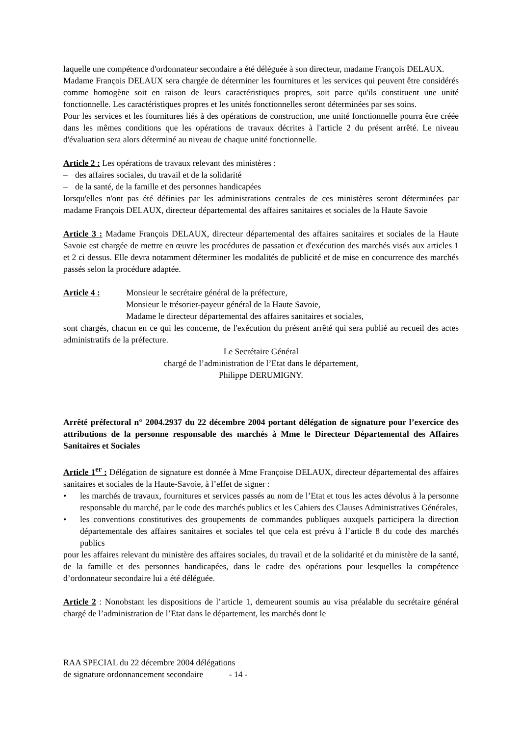laquelle une compétence d'ordonnateur secondaire a été déléguée à son directeur, madame François DELAUX.
Madame François DELAUX sera chargée de déterminer les fournitures et les services qui peuvent être considérés comme homogène soit en raison de leurs caractéristiques propres, soit parce qu'ils constituent une unité fonctionnelle. Les caractéristiques propres et les unités fonctionnelles seront déterminées par ses soins.
Pour les services et les fournitures liés à des opérations de construction, une unité fonctionnelle pourra être créée dans les mêmes conditions que les opérations de travaux décrites à l'article 2 du présent arrêté. Le niveau d'évaluation sera alors déterminé au niveau de chaque unité fonctionnelle.
Article 2 : Les opérations de travaux relevant des ministères :
– des affaires sociales, du travail et de la solidarité
– de la santé, de la famille et des personnes handicapées
lorsqu'elles n'ont pas été définies par les administrations centrales de ces ministères seront déterminées par madame François DELAUX, directeur départemental des affaires sanitaires et sociales de la Haute Savoie
Article 3 : Madame François DELAUX, directeur départemental des affaires sanitaires et sociales de la Haute Savoie est chargée de mettre en œuvre les procédures de passation et d'exécution des marchés visés aux articles 1 et 2 ci dessus. Elle devra notamment déterminer les modalités de publicité et de mise en concurrence des marchés passés selon la procédure adaptée.
Article 4 : Monsieur le secrétaire général de la préfecture,
Monsieur le trésorier-payeur général de la Haute Savoie,
Madame le directeur départemental des affaires sanitaires et sociales,
sont chargés, chacun en ce qui les concerne, de l'exécution du présent arrêté qui sera publié au recueil des actes administratifs de la préfecture.
Le Secrétaire Général
chargé de l’administration de l’Etat dans le département,
Philippe DERUMIGNY.
Arrêté préfectoral n° 2004.2937 du 22 décembre 2004 portant délégation de signature pour l’exercice des attributions de la personne responsable des marchés à Mme le Directeur Départemental des Affaires Sanitaires et Sociales
Article 1<sup>er</sup> : Délégation de signature est donnée à Mme Françoise DELAUX, directeur départemental des affaires sanitaires et sociales de la Haute-Savoie, à l’effet de signer :
• les marchés de travaux, fournitures et services passés au nom de l’Etat et tous les actes dévolus à la personne responsable du marché, par le code des marchés publics et les Cahiers des Clauses Administratives Générales,
• les conventions constitutives des groupements de commandes publiques auxquels participera la direction départementale des affaires sanitaires et sociales tel que cela est prévu à l’article 8 du code des marchés publics
pour les affaires relevant du ministère des affaires sociales, du travail et de la solidarité et du ministère de la santé, de la famille et des personnes handicapées, dans le cadre des opérations pour lesquelles la compétence d’ordonnateur secondaire lui a été déléguée.
Article 2 : Nonobstant les dispositions de l’article 1, demeurent soumis au visa préalable du secrétaire général chargé de l’administration de l’Etat dans le département, les marchés dont le
RAA SPECIAL du 22 décembre 2004 délégations
de signature ordonnancement secondaire - 14 -